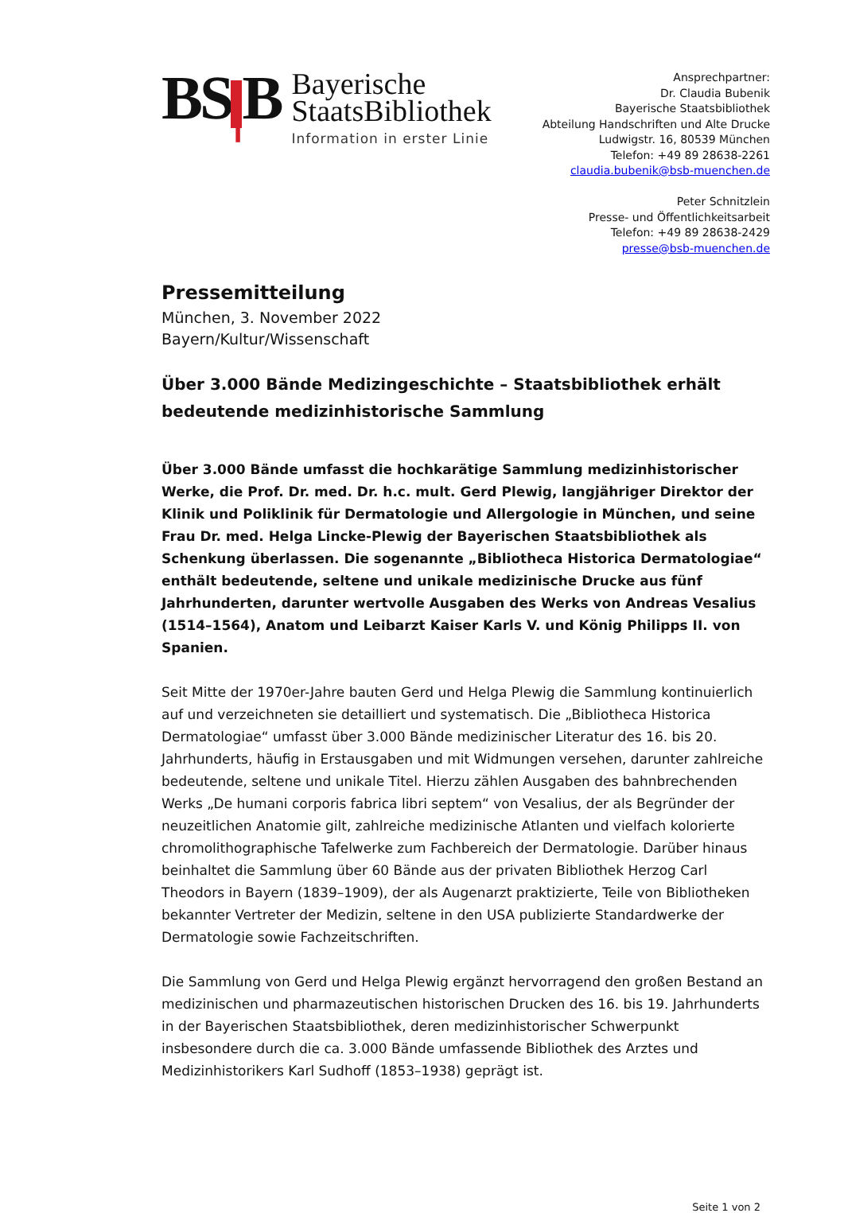BS | B
Bayerische
StaatsBibliothek
Information in erster Linie
Ansprechpartner:
Dr. Claudia Bubenik
Bayerische Staatsbibliothek
Abteilung Handschriften und Alte Drucke
Ludwigstr. 16, 80539 München
Telefon: +49 89 28638-2261
claudia.bubenik@bsb-muenchen.de
Peter Schnitzlein
Presse- und Öffentlichkeitsarbeit
Telefon: +49 89 28638-2429
presse@bsb-muenchen.de
Pressemitteilung
München, 3. November 2022
Bayern/Kultur/Wissenschaft
Über 3.000 Bände Medizingeschichte – Staatsbibliothek erhält bedeutende medizinhistorische Sammlung
Über 3.000 Bände umfasst die hochkarätige Sammlung medizinhistorischer Werke, die Prof. Dr. med. Dr. h.c. mult. Gerd Plewig, langjähriger Direktor der Klinik und Poliklinik für Dermatologie und Allergologie in München, und seine Frau Dr. med. Helga Lincke-Plewig der Bayerischen Staatsbibliothek als Schenkung überlassen. Die sogenannte „Bibliotheca Historica Dermatologiae“ enthält bedeutende, seltene und unikale medizinische Drucke aus fünf Jahrhunderten, darunter wertvolle Ausgaben des Werks von Andreas Vesalius (1514–1564), Anatom und Leibarzt Kaiser Karls V. und König Philipps II. von Spanien.
Seit Mitte der 1970er-Jahre bauten Gerd und Helga Plewig die Sammlung kontinuierlich auf und verzeichneten sie detailliert und systematisch. Die „Bibliotheca Historica Dermatologiae“ umfasst über 3.000 Bände medizinischer Literatur des 16. bis 20. Jahrhunderts, häufig in Erstausgaben und mit Widmungen versehen, darunter zahlreiche bedeutende, seltene und unikale Titel. Hierzu zählen Ausgaben des bahnbrechenden Werks „De humani corporis fabrica libri septem“ von Vesalius, der als Begründer der neuzeitlichen Anatomie gilt, zahlreiche medizinische Atlanten und vielfach kolorierte chromolithographische Tafelwerke zum Fachbereich der Dermatologie. Darüber hinaus beinhaltet die Sammlung über 60 Bände aus der privaten Bibliothek Herzog Carl Theodors in Bayern (1839–1909), der als Augenarzt praktizierte, Teile von Bibliotheken bekannter Vertreter der Medizin, seltene in den USA publizierte Standardwerke der Dermatologie sowie Fachzeitschriften.
Die Sammlung von Gerd und Helga Plewig ergänzt hervorragend den großen Bestand an medizinischen und pharmazeutischen historischen Drucken des 16. bis 19. Jahrhunderts in der Bayerischen Staatsbibliothek, deren medizinhistorischer Schwerpunkt insbesondere durch die ca. 3.000 Bände umfassende Bibliothek des Arztes und Medizinhistorikers Karl Sudhoff (1853–1938) geprägt ist.
Seite 1 von 2